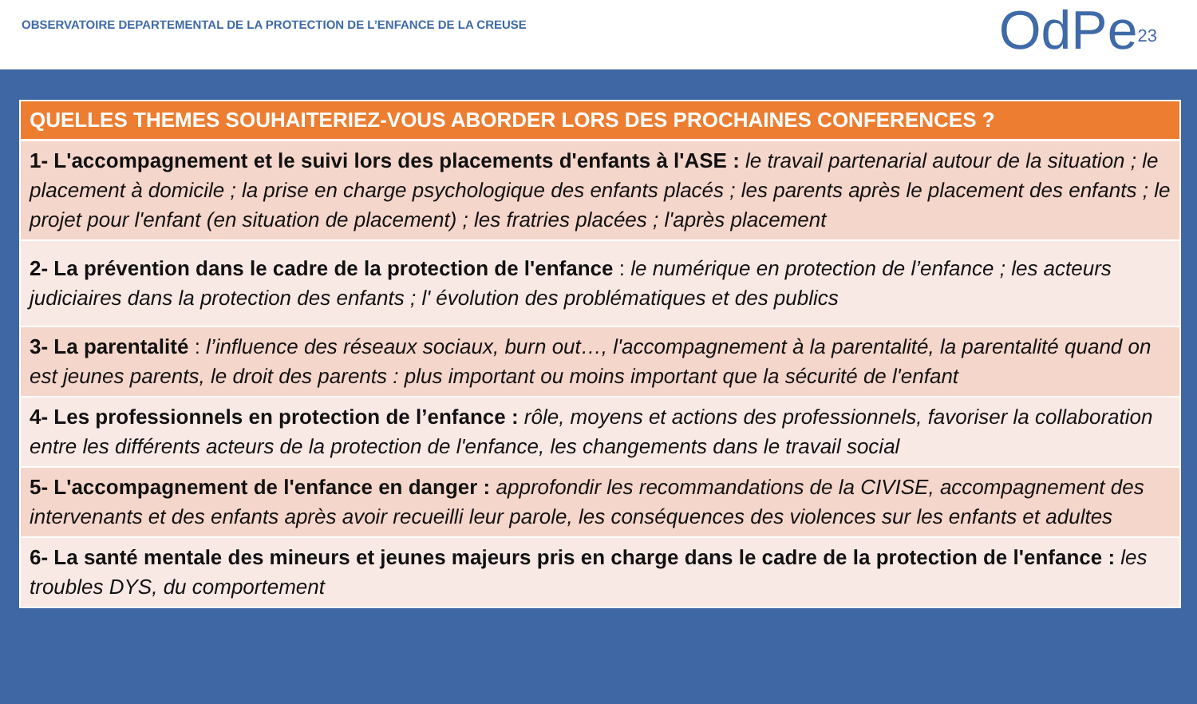OBSERVATOIRE DEPARTEMENTAL DE LA PROTECTION DE L’ENFANCE DE LA CREUSE
OdPe<sup>23</sup>
| QUELLES THEMES SOUHAITERIEZ-VOUS ABORDER LORS DES PROCHAINES CONFERENCES ? |
| --- |
| 1- L'accompagnement et le suivi lors des placements d'enfants à l'ASE : le travail partenarial autour de la situation ; le placement à domicile ; la prise en charge psychologique des enfants placés ; les parents après le placement des enfants ; le projet pour l'enfant (en situation de placement) ; les fratries placées ; l'après placement |
| 2- La prévention dans le cadre de la protection de l'enfance : le numérique en protection de l’enfance ; les acteurs judiciaires dans la protection des enfants ; l' évolution des problématiques et des publics |
| 3- La parentalité : l’influence des réseaux sociaux, burn out…, l'accompagnement à la parentalité, la parentalité quand on est jeunes parents, le droit des parents : plus important ou moins important que la sécurité de l'enfant |
| 4- Les professionnels en protection de l’enfance : rôle, moyens et actions des professionnels, favoriser la collaboration entre les différents acteurs de la protection de l'enfance, les changements dans le travail social |
| 5- L'accompagnement de l'enfance en danger : approfondir les recommandations de la CIVISE, accompagnement des intervenants et des enfants après avoir recueilli leur parole, les conséquences des violences sur les enfants et adultes |
| 6- La santé mentale des mineurs et jeunes majeurs pris en charge dans le cadre de la protection de l'enfance : les troubles DYS, du comportement |